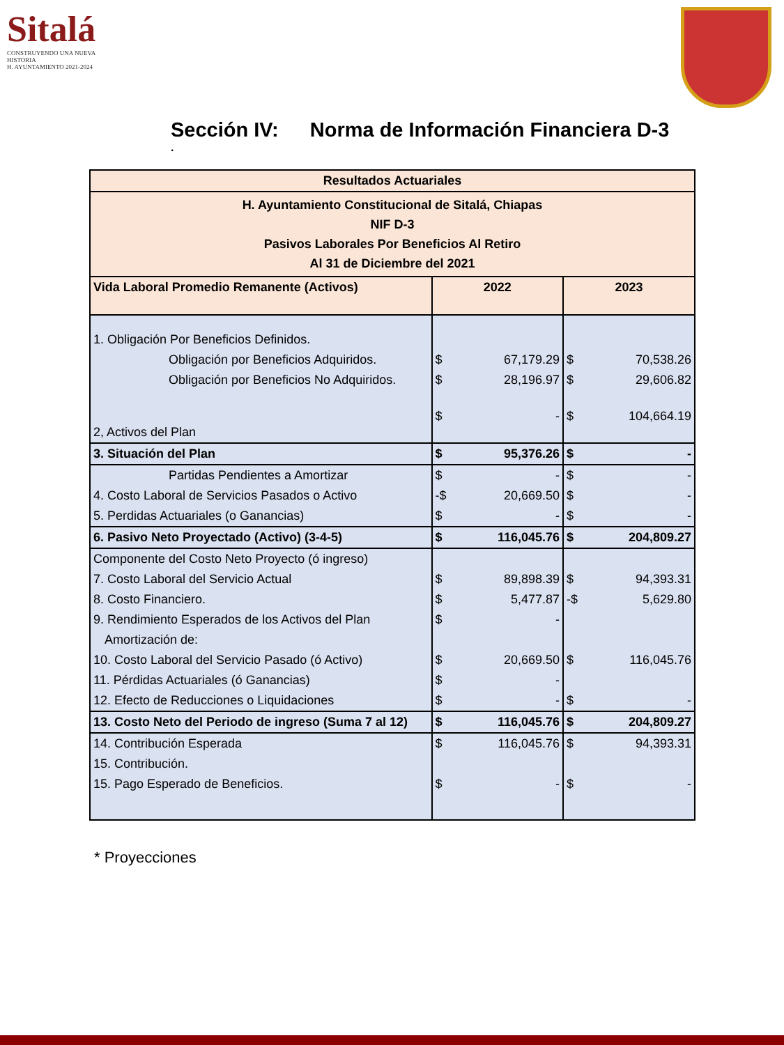Sitalá
CONSTRUYENDO UNA NUEVA HISTORIA
H. AYUNTAMIENTO 2021-2024
Sección IV: Norma de Información Financiera D-3
.
| Resultados Actuariales | | | | |
| --- | --- | --- | --- | --- |
| H. Ayuntamiento Constitucional de Sitalá, Chiapas NIF D-3 Pasivos Laborales Por Beneficios Al Retiro Al 31 de Diciembre del 2021 | | | | |
| Vida Laboral Promedio Remanente (Activos) | 2022 | | 2023 | |
| 1. Obligación Por Beneficios Definidos. | | | | |
| Obligación por Beneficios Adquiridos. | $ | 67,179.29 | $ | 70,538.26 |
| Obligación por Beneficios No Adquiridos. | $ | 28,196.97 | $ | 29,606.82 |
| 2, Activos del Plan | $ | - | $ | 104,664.19 |
| 3. Situación del Plan | $ | 95,376.26 | $ | - |
| Partidas Pendientes a Amortizar | $ | - | $ | - |
| 4. Costo Laboral de Servicios Pasados o Activo | -$ | 20,669.50 | $ | - |
| 5. Perdidas Actuariales (o Ganancias) | $ | - | $ | - |
| 6. Pasivo Neto Proyectado (Activo) (3-4-5) | $ | 116,045.76 | $ | 204,809.27 |
| Componente del Costo Neto Proyecto (ó ingreso) | | | | |
| 7. Costo Laboral del Servicio Actual | $ | 89,898.39 | $ | 94,393.31 |
| 8. Costo Financiero. | $ | 5,477.87 | -$ | 5,629.80 |
| 9. Rendimiento Esperados de los Activos del Plan | $ | - | | |
| Amortización de: | | | | |
| 10. Costo Laboral del Servicio Pasado (ó Activo) | $ | 20,669.50 | $ | 116,045.76 |
| 11. Pérdidas Actuariales (ó Ganancias) | $ | - | | |
| 12. Efecto de Reducciones o Liquidaciones | $ | - | $ | - |
| 13. Costo Neto del Periodo de ingreso (Suma 7 al 12) | $ | 116,045.76 | $ | 204,809.27 |
| 14. Contribución Esperada | $ | 116,045.76 | $ | 94,393.31 |
| 15. Contribución. | | | | |
| 15. Pago Esperado de Beneficios. | $ | - | $ | - |
* Proyecciones